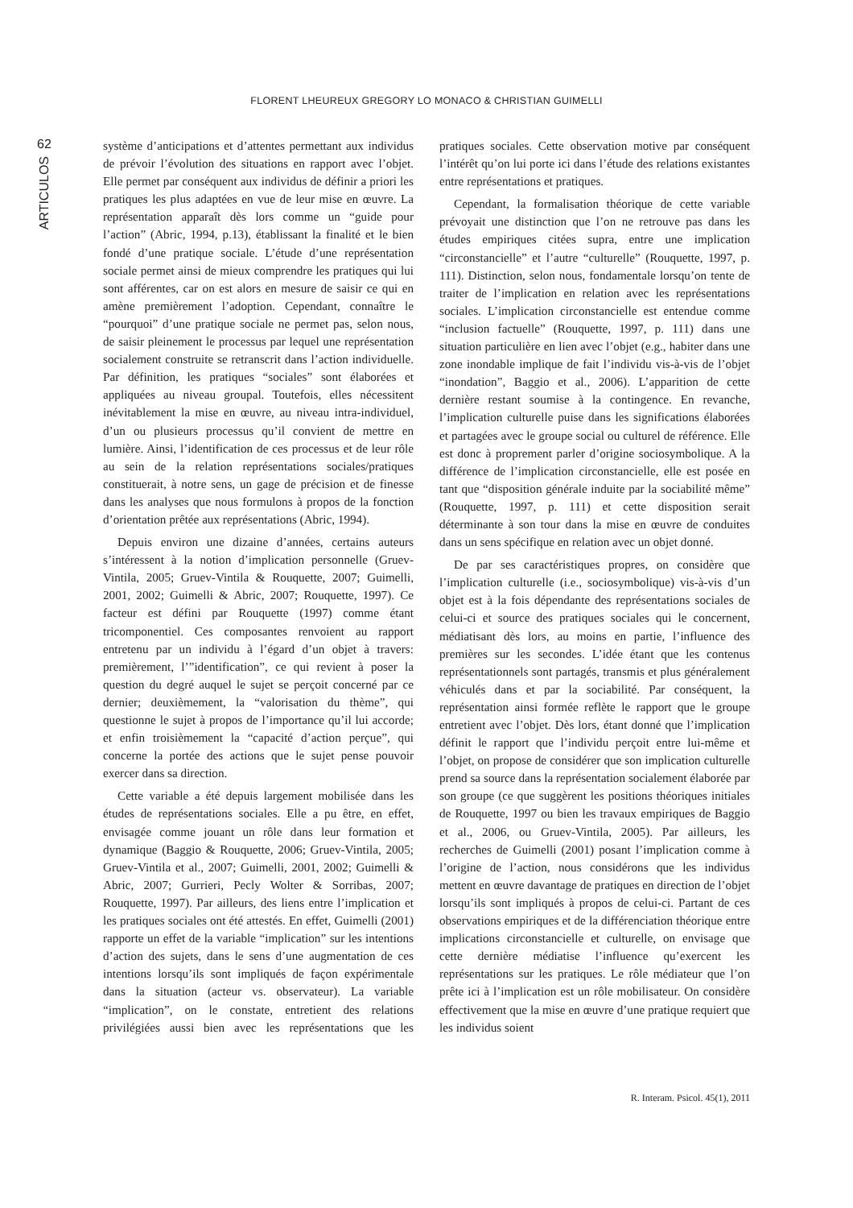FLORENT LHEUREUX GREGORY LO MONACO & CHRISTIAN GUIMELLI
62
ARTICULOS
système d’anticipations et d’attentes permettant aux individus de prévoir l’évolution des situations en rapport avec l’objet. Elle permet par conséquent aux individus de définir a priori les pratiques les plus adaptées en vue de leur mise en œuvre. La représentation apparaît dès lors comme un “guide pour l’action” (Abric, 1994, p.13), établissant la finalité et le bien fondé d’une pratique sociale. L’étude d’une représentation sociale permet ainsi de mieux comprendre les pratiques qui lui sont afférentes, car on est alors en mesure de saisir ce qui en amène premièrement l’adoption. Cependant, connaître le “pourquoi” d’une pratique sociale ne permet pas, selon nous, de saisir pleinement le processus par lequel une représentation socialement construite se retranscrit dans l’action individuelle. Par définition, les pratiques “sociales” sont élaborées et appliquées au niveau groupal. Toutefois, elles nécessitent inévitablement la mise en œuvre, au niveau intra-individuel, d’un ou plusieurs processus qu’il convient de mettre en lumière. Ainsi, l’identification de ces processus et de leur rôle au sein de la relation représentations sociales/pratiques constituerait, à notre sens, un gage de précision et de finesse dans les analyses que nous formulons à propos de la fonction d’orientation prêtée aux représentations (Abric, 1994).
Depuis environ une dizaine d’années, certains auteurs s’intéressent à la notion d’implication personnelle (Gruev-Vintila, 2005; Gruev-Vintila & Rouquette, 2007; Guimelli, 2001, 2002; Guimelli & Abric, 2007; Rouquette, 1997). Ce facteur est défini par Rouquette (1997) comme étant tricomponentiel. Ces composantes renvoient au rapport entretenu par un individu à l’égard d’un objet à travers: premièrement, l’”identification”, ce qui revient à poser la question du degré auquel le sujet se perçoit concerné par ce dernier; deuxièmement, la “valorisation du thème”, qui questionne le sujet à propos de l’importance qu’il lui accorde; et enfin troisièmement la “capacité d’action perçue”, qui concerne la portée des actions que le sujet pense pouvoir exercer dans sa direction.
Cette variable a été depuis largement mobilisée dans les études de représentations sociales. Elle a pu être, en effet, envisagée comme jouant un rôle dans leur formation et dynamique (Baggio & Rouquette, 2006; Gruev-Vintila, 2005; Gruev-Vintila et al., 2007; Guimelli, 2001, 2002; Guimelli & Abric, 2007; Gurrieri, Pecly Wolter & Sorribas, 2007; Rouquette, 1997). Par ailleurs, des liens entre l’implication et les pratiques sociales ont été attestés. En effet, Guimelli (2001) rapporte un effet de la variable “implication” sur les intentions d’action des sujets, dans le sens d’une augmentation de ces intentions lorsqu’ils sont impliqués de façon expérimentale dans la situation (acteur vs. observateur). La variable “implication”, on le constate, entretient des relations privilégiées aussi bien avec les représentations que les pratiques sociales. Cette observation motive par conséquent l’intérêt qu’on lui porte ici dans l’étude des relations existantes entre représentations et pratiques.
Cependant, la formalisation théorique de cette variable prévoyait une distinction que l’on ne retrouve pas dans les études empiriques citées supra, entre une implication “circonstancielle” et l’autre “culturelle” (Rouquette, 1997, p. 111). Distinction, selon nous, fondamentale lorsqu’on tente de traiter de l’implication en relation avec les représentations sociales. L’implication circonstancielle est entendue comme “inclusion factuelle” (Rouquette, 1997, p. 111) dans une situation particulière en lien avec l’objet (e.g., habiter dans une zone inondable implique de fait l’individu vis-à-vis de l’objet “inondation”, Baggio et al., 2006). L’apparition de cette dernière restant soumise à la contingence. En revanche, l’implication culturelle puise dans les significations élaborées et partagées avec le groupe social ou culturel de référence. Elle est donc à proprement parler d’origine sociosymbolique. A la différence de l’implication circonstancielle, elle est posée en tant que “disposition générale induite par la sociabilité même” (Rouquette, 1997, p. 111) et cette disposition serait déterminante à son tour dans la mise en œuvre de conduites dans un sens spécifique en relation avec un objet donné.
De par ses caractéristiques propres, on considère que l’implication culturelle (i.e., sociosymbolique) vis-à-vis d’un objet est à la fois dépendante des représentations sociales de celui-ci et source des pratiques sociales qui le concernent, médiatisant dès lors, au moins en partie, l’influence des premières sur les secondes. L’idée étant que les contenus représentationnels sont partagés, transmis et plus généralement véhiculés dans et par la sociabilité. Par conséquent, la représentation ainsi formée reflète le rapport que le groupe entretient avec l’objet. Dès lors, étant donné que l’implication définit le rapport que l’individu perçoit entre lui-même et l’objet, on propose de considérer que son implication culturelle prend sa source dans la représentation socialement élaborée par son groupe (ce que suggèrent les positions théoriques initiales de Rouquette, 1997 ou bien les travaux empiriques de Baggio et al., 2006, ou Gruev-Vintila, 2005). Par ailleurs, les recherches de Guimelli (2001) posant l’implication comme à l’origine de l’action, nous considérons que les individus mettent en œuvre davantage de pratiques en direction de l’objet lorsqu’ils sont impliqués à propos de celui-ci. Partant de ces observations empiriques et de la différenciation théorique entre implications circonstancielle et culturelle, on envisage que cette dernière médiatise l’influence qu’exercent les représentations sur les pratiques. Le rôle médiateur que l’on prête ici à l’implication est un rôle mobilisateur. On considère effectivement que la mise en œuvre d’une pratique requiert que les individus soient
R. Interam. Psicol. 45(1), 2011